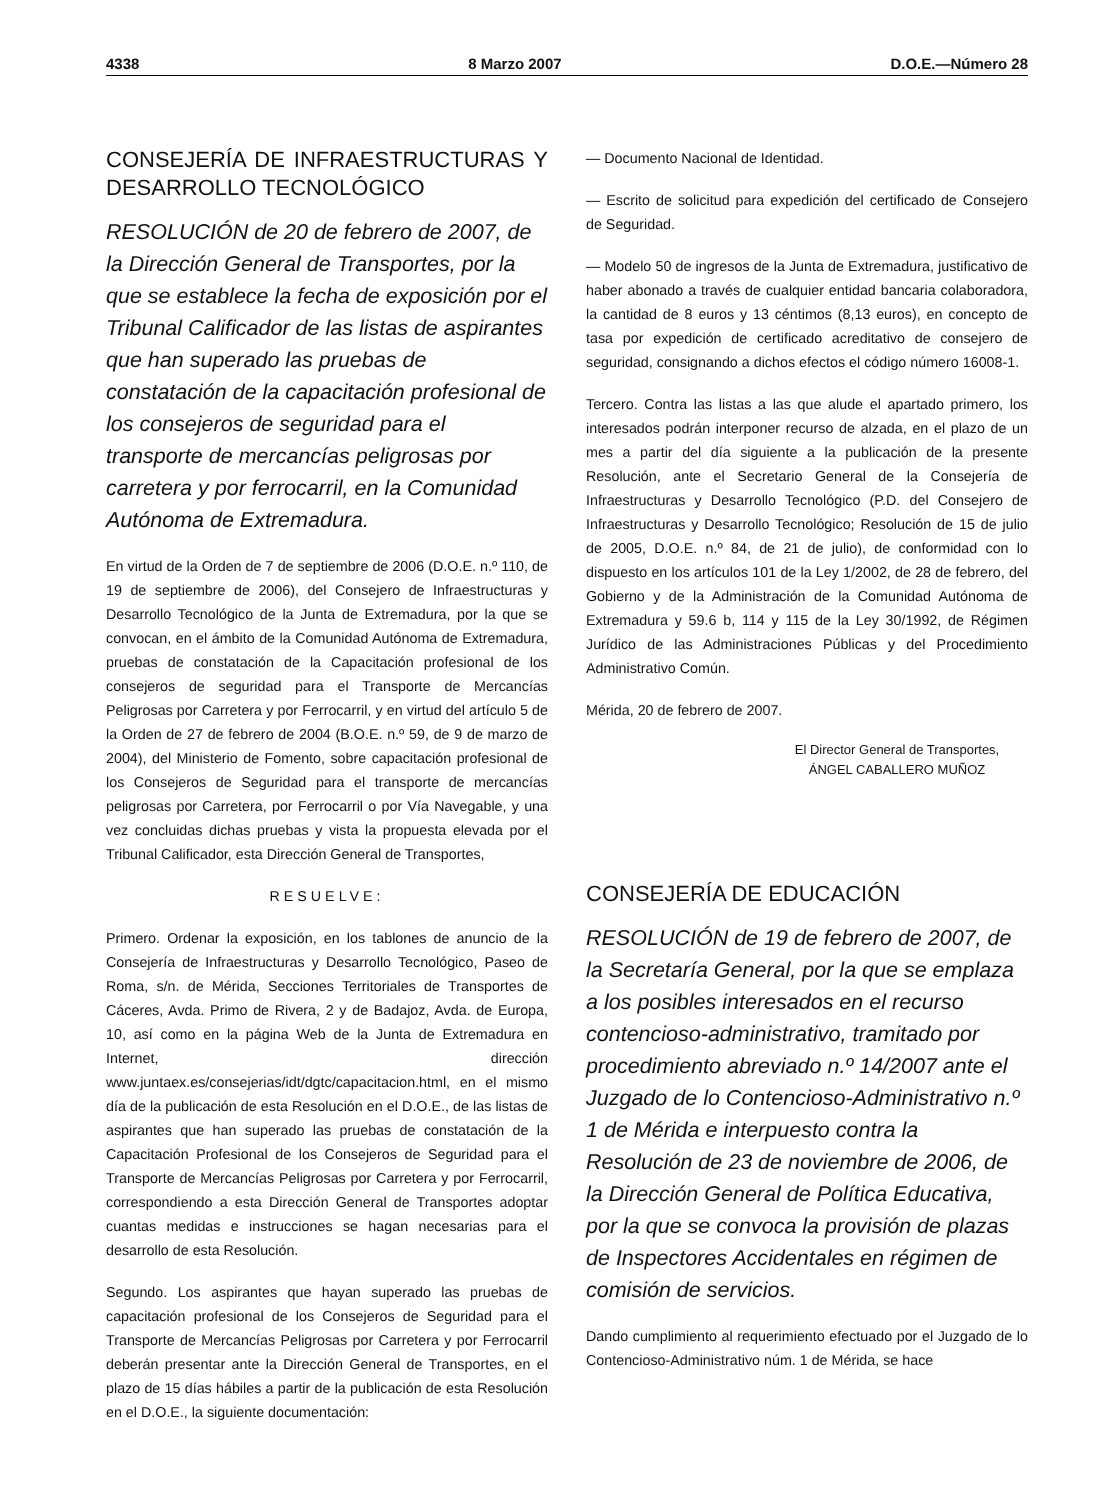4338 8 Marzo 2007 D.O.E.—Número 28
CONSEJERÍA DE INFRAESTRUCTURAS Y DESARROLLO TECNOLÓGICO
RESOLUCIÓN de 20 de febrero de 2007, de la Dirección General de Transportes, por la que se establece la fecha de exposición por el Tribunal Calificador de las listas de aspirantes que han superado las pruebas de constatación de la capacitación profesional de los consejeros de seguridad para el transporte de mercancías peligrosas por carretera y por ferrocarril, en la Comunidad Autónoma de Extremadura.
En virtud de la Orden de 7 de septiembre de 2006 (D.O.E. n.º 110, de 19 de septiembre de 2006), del Consejero de Infraestructuras y Desarrollo Tecnológico de la Junta de Extremadura, por la que se convocan, en el ámbito de la Comunidad Autónoma de Extremadura, pruebas de constatación de la Capacitación profesional de los consejeros de seguridad para el Transporte de Mercancías Peligrosas por Carretera y por Ferrocarril, y en virtud del artículo 5 de la Orden de 27 de febrero de 2004 (B.O.E. n.º 59, de 9 de marzo de 2004), del Ministerio de Fomento, sobre capacitación profesional de los Consejeros de Seguridad para el transporte de mercancías peligrosas por Carretera, por Ferrocarril o por Vía Navegable, y una vez concluidas dichas pruebas y vista la propuesta elevada por el Tribunal Calificador, esta Dirección General de Transportes,
RESUELVE:
Primero. Ordenar la exposición, en los tablones de anuncio de la Consejería de Infraestructuras y Desarrollo Tecnológico, Paseo de Roma, s/n. de Mérida, Secciones Territoriales de Transportes de Cáceres, Avda. Primo de Rivera, 2 y de Badajoz, Avda. de Europa, 10, así como en la página Web de la Junta de Extremadura en Internet, dirección www.juntaex.es/consejerias/idt/dgtc/capacitacion.html, en el mismo día de la publicación de esta Resolución en el D.O.E., de las listas de aspirantes que han superado las pruebas de constatación de la Capacitación Profesional de los Consejeros de Seguridad para el Transporte de Mercancías Peligrosas por Carretera y por Ferrocarril, correspondiendo a esta Dirección General de Transportes adoptar cuantas medidas e instrucciones se hagan necesarias para el desarrollo de esta Resolución.
Segundo. Los aspirantes que hayan superado las pruebas de capacitación profesional de los Consejeros de Seguridad para el Transporte de Mercancías Peligrosas por Carretera y por Ferrocarril deberán presentar ante la Dirección General de Transportes, en el plazo de 15 días hábiles a partir de la publicación de esta Resolución en el D.O.E., la siguiente documentación:
— Documento Nacional de Identidad.
— Escrito de solicitud para expedición del certificado de Consejero de Seguridad.
— Modelo 50 de ingresos de la Junta de Extremadura, justificativo de haber abonado a través de cualquier entidad bancaria colaboradora, la cantidad de 8 euros y 13 céntimos (8,13 euros), en concepto de tasa por expedición de certificado acreditativo de consejero de seguridad, consignando a dichos efectos el código número 16008-1.
Tercero. Contra las listas a las que alude el apartado primero, los interesados podrán interponer recurso de alzada, en el plazo de un mes a partir del día siguiente a la publicación de la presente Resolución, ante el Secretario General de la Consejería de Infraestructuras y Desarrollo Tecnológico (P.D. del Consejero de Infraestructuras y Desarrollo Tecnológico; Resolución de 15 de julio de 2005, D.O.E. n.º 84, de 21 de julio), de conformidad con lo dispuesto en los artículos 101 de la Ley 1/2002, de 28 de febrero, del Gobierno y de la Administración de la Comunidad Autónoma de Extremadura y 59.6 b, 114 y 115 de la Ley 30/1992, de Régimen Jurídico de las Administraciones Públicas y del Procedimiento Administrativo Común.
Mérida, 20 de febrero de 2007.
El Director General de Transportes,
ÁNGEL CABALLERO MUÑOZ
CONSEJERÍA DE EDUCACIÓN
RESOLUCIÓN de 19 de febrero de 2007, de la Secretaría General, por la que se emplaza a los posibles interesados en el recurso contencioso-administrativo, tramitado por procedimiento abreviado n.º 14/2007 ante el Juzgado de lo Contencioso-Administrativo n.º 1 de Mérida e interpuesto contra la Resolución de 23 de noviembre de 2006, de la Dirección General de Política Educativa, por la que se convoca la provisión de plazas de Inspectores Accidentales en régimen de comisión de servicios.
Dando cumplimiento al requerimiento efectuado por el Juzgado de lo Contencioso-Administrativo núm. 1 de Mérida, se hace